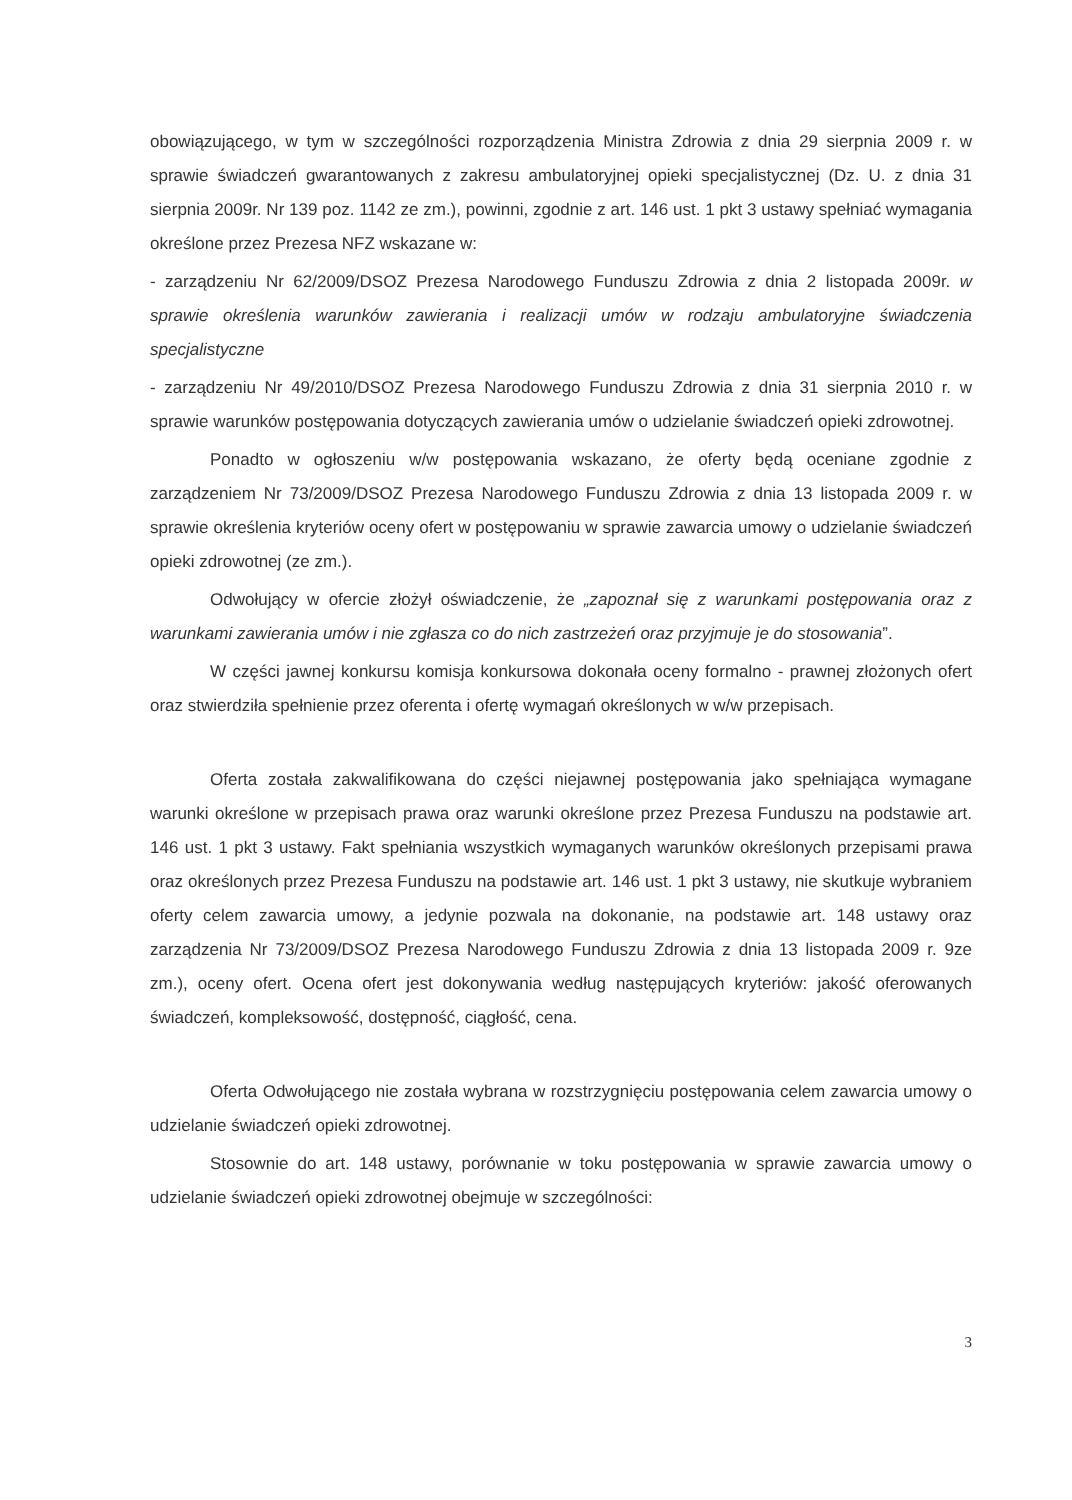obowiązującego, w tym w szczególności rozporządzenia Ministra Zdrowia z dnia 29 sierpnia 2009 r. w sprawie świadczeń gwarantowanych z zakresu ambulatoryjnej opieki specjalistycznej (Dz. U. z dnia 31 sierpnia 2009r. Nr 139 poz. 1142 ze zm.), powinni, zgodnie z art. 146 ust. 1 pkt 3 ustawy spełniać wymagania określone przez Prezesa NFZ wskazane w:
- zarządzeniu Nr 62/2009/DSOZ Prezesa Narodowego Funduszu Zdrowia z dnia 2 listopada 2009r. w sprawie określenia warunków zawierania i realizacji umów w rodzaju ambulatoryjne świadczenia specjalistyczne
- zarządzeniu Nr 49/2010/DSOZ Prezesa Narodowego Funduszu Zdrowia z dnia 31 sierpnia 2010 r. w sprawie warunków postępowania dotyczących zawierania umów o udzielanie świadczeń opieki zdrowotnej.
Ponadto w ogłoszeniu w/w postępowania wskazano, że oferty będą oceniane zgodnie z zarządzeniem Nr 73/2009/DSOZ Prezesa Narodowego Funduszu Zdrowia z dnia 13 listopada 2009 r. w sprawie określenia kryteriów oceny ofert w postępowaniu w sprawie zawarcia umowy o udzielanie świadczeń opieki zdrowotnej (ze zm.).
Odwołujący w ofercie złożył oświadczenie, że „zapoznał się z warunkami postępowania oraz z warunkami zawierania umów i nie zgłasza co do nich zastrzeżeń oraz przyjmuje je do stosowania”.
W części jawnej konkursu komisja konkursowa dokonała oceny formalno - prawnej złożonych ofert oraz stwierdziła spełnienie przez oferenta i ofertę wymagań określonych w w/w przepisach.
Oferta została zakwalifikowana do części niejawnej postępowania jako spełniająca wymagane warunki określone w przepisach prawa oraz warunki określone przez Prezesa Funduszu na podstawie art. 146 ust. 1 pkt 3 ustawy. Fakt spełniania wszystkich wymaganych warunków określonych przepisami prawa oraz określonych przez Prezesa Funduszu na podstawie art. 146 ust. 1 pkt 3 ustawy, nie skutkuje wybraniem oferty celem zawarcia umowy, a jedynie pozwala na dokonanie, na podstawie art. 148 ustawy oraz zarządzenia Nr 73/2009/DSOZ Prezesa Narodowego Funduszu Zdrowia z dnia 13 listopada 2009 r. 9ze zm.), oceny ofert. Ocena ofert jest dokonywania według następujących kryteriów: jakość oferowanych świadczeń, kompleksowość, dostępność, ciągłość, cena.
Oferta Odwołującego nie została wybrana w rozstrzygnięciu postępowania celem zawarcia umowy o udzielanie świadczeń opieki zdrowotnej.
Stosownie do art. 148 ustawy, porównanie w toku postępowania w sprawie zawarcia umowy o udzielanie świadczeń opieki zdrowotnej obejmuje w szczególności:
3